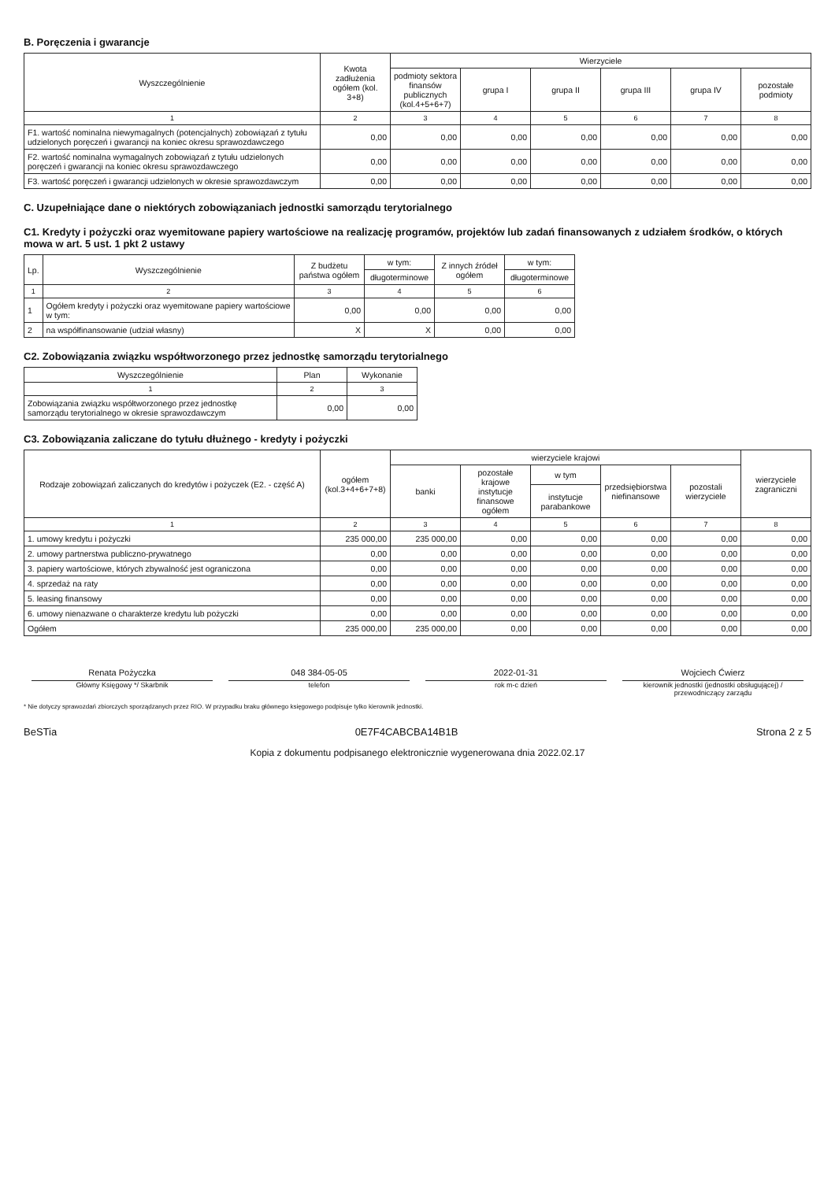B. Poręczenia i gwarancje
| Wyszczególnienie | Kwota zadłużenia ogółem (kol. 3+8) | Wierzyciele | | | | | |
| --- | --- | --- | --- | --- | --- | --- | --- |
| | | podmioty sektora finansów publicznych (kol.4+5+6+7) | grupa I | grupa II | grupa III | grupa IV | pozostałe podmioty |
| 1 | 2 | 3 | 4 | 5 | 6 | 7 | 8 |
| F1. wartość nominalna niewymagalnych (potencjalnych) zobowiązań z tytułu udzielonych poręczeń i gwarancji na koniec okresu sprawozdawczego | 0,00 | 0,00 | 0,00 | 0,00 | 0,00 | 0,00 | 0,00 |
| F2. wartość nominalna wymagalnych zobowiązań z tytułu udzielonych poręczeń i gwarancji na koniec okresu sprawozdawczego | 0,00 | 0,00 | 0,00 | 0,00 | 0,00 | 0,00 | 0,00 |
| F3. wartość poręczeń i gwarancji udzielonych w okresie sprawozdawczym | 0,00 | 0,00 | 0,00 | 0,00 | 0,00 | 0,00 | 0,00 |
C. Uzupełniające dane o niektórych zobowiązaniach jednostki samorządu terytorialnego
C1. Kredyty i pożyczki oraz wyemitowane papiery wartościowe na realizację programów, projektów lub zadań finansowanych z udziałem środków, o których mowa w art. 5 ust. 1 pkt 2 ustawy
| Lp. | Wyszczególnienie | Z budżetu państwa ogółem | w tym: | Z innych źródeł ogółem | w tym: |
| --- | --- | --- | --- | --- | --- |
| | | | długoterminowe | | długoterminowe |
| 1 | 2 | 3 | 4 | 5 | 6 |
| 1 | Ogółem kredyty i pożyczki oraz wyemitowane papiery wartościowe w tym: | 0,00 | 0,00 | 0,00 | 0,00 |
| 2 | na współfinansowanie (udział własny) | X | X | 0,00 | 0,00 |
C2. Zobowiązania związku współtworzonego przez jednostkę samorządu terytorialnego
| Wyszczególnienie | Plan | Wykonanie |
| --- | --- | --- |
| 1 | 2 | 3 |
| Zobowiązania związku współtworzonego przez jednostkę samorządu terytorialnego w okresie sprawozdawczym | 0,00 | 0,00 |
C3. Zobowiązania zaliczane do tytułu dłużnego - kredyty i pożyczki
| Rodzaje zobowiązań zaliczanych do kredytów i pożyczek (E2. - część A) | ogółem (kol.3+4+6+7+8) | wierzyciele krajowi | | | | | wierzyciele zagraniczni |
| --- | --- | --- | --- | --- | --- | --- | --- |
| | | banki | pozostałe krajowe instytucje finansowe ogółem | w tym | przedsiębiorstwa niefinansowe | pozostali wierzyciele | |
| | | | | instytucje parabankowe | | | |
| 1 | 2 | 3 | 4 | 5 | 6 | 7 | 8 |
| 1. umowy kredytu i pożyczki | 235 000,00 | 235 000,00 | 0,00 | 0,00 | 0,00 | 0,00 | 0,00 |
| 2. umowy partnerstwa publiczno-prywatnego | 0,00 | 0,00 | 0,00 | 0,00 | 0,00 | 0,00 | 0,00 |
| 3. papiery wartościowe, których zbywalność jest ograniczona | 0,00 | 0,00 | 0,00 | 0,00 | 0,00 | 0,00 | 0,00 |
| 4. sprzedaż na raty | 0,00 | 0,00 | 0,00 | 0,00 | 0,00 | 0,00 | 0,00 |
| 5. leasing finansowy | 0,00 | 0,00 | 0,00 | 0,00 | 0,00 | 0,00 | 0,00 |
| 6. umowy nienazwane o charakterze kredytu lub pożyczki | 0,00 | 0,00 | 0,00 | 0,00 | 0,00 | 0,00 | 0,00 |
| Ogółem | 235 000,00 | 235 000,00 | 0,00 | 0,00 | 0,00 | 0,00 | 0,00 |
Renata Pożyczka
Główny Księgowy */ Skarbnik
048 384-05-05
telefon
2022-01-31
rok m-c dzień
Wojciech Ćwierz
kierownik jednostki (jednostki obsługującej) / przewodniczący zarządu
* Nie dotyczy sprawozdań zbiorczych sporządzanych przez RIO. W przypadku braku głównego księgowego podpisuje tylko kierownik jednostki.
BeSTia 0E7F4CABCBA14B1B Strona 2 z 5
Kopia z dokumentu podpisanego elektronicznie wygenerowana dnia 2022.02.17